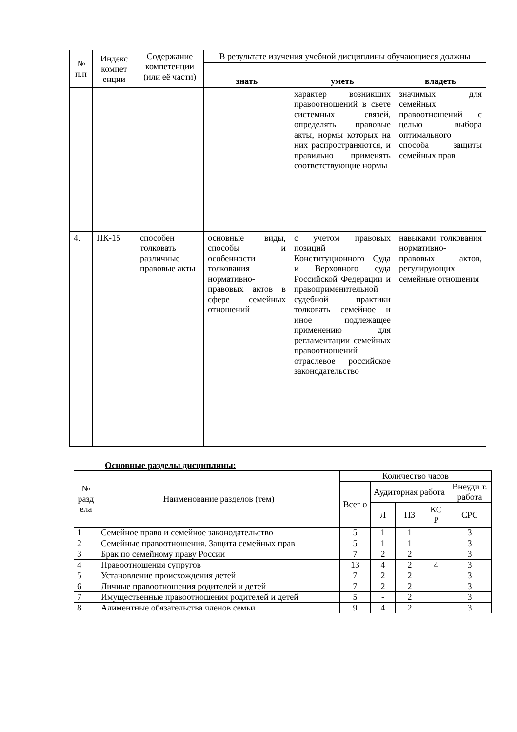| № п.п | Индекс компет енции | Содержание компетенции (или её части) | В результате изучения учебной дисциплины обучающиеся должны | | |
| --- | --- | --- | --- | --- | --- |
| | | | знать | уметь | владеть |
| | | | | характер возникших правоотношений в свете системных связей, определять правовые акты, нормы которых на них распространяются, и правильно применять соответствующие нормы | значимых для семейных правоотношений с целью выбора оптимального способа защиты семейных прав |
| 4. | ПК-15 | способен толковать различные правовые акты | основные виды, способы и особенности толкования нормативно-правовых актов в сфере семейных отношений | с учетом правовых позиций Конституционного Суда и Верховного суда Российской Федерации и правоприменительной судебной практики толковать семейное и иное подлежащее применению для регламентации семейных правоотношений отраслевое российское законодательство | навыками толкования нормативно-правовых актов, регулирующих семейные отношения |
Основные разделы дисциплины:
| № разд ела | Наименование разделов (тем) | Количество часов | | | | |
| --- | --- | --- | --- | --- | --- | --- |
| | | Всег о | Аудиторная работа | | | Внеуди т. работа |
| | | | Л | ПЗ | КС Р | СРС |
| 1 | Семейное право и семейное законодательство | 5 | 1 | 1 | | 3 |
| 2 | Семейные правоотношения. Защита семейных прав | 5 | 1 | 1 | | 3 |
| 3 | Брак по семейному праву России | 7 | 2 | 2 | | 3 |
| 4 | Правоотношения супругов | 13 | 4 | 2 | 4 | 3 |
| 5 | Установление происхождения детей | 7 | 2 | 2 | | 3 |
| 6 | Личные правоотношения родителей и детей | 7 | 2 | 2 | | 3 |
| 7 | Имущественные правоотношения родителей и детей | 5 | - | 2 | | 3 |
| 8 | Алиментные обязательства членов семьи | 9 | 4 | 2 | | 3 |